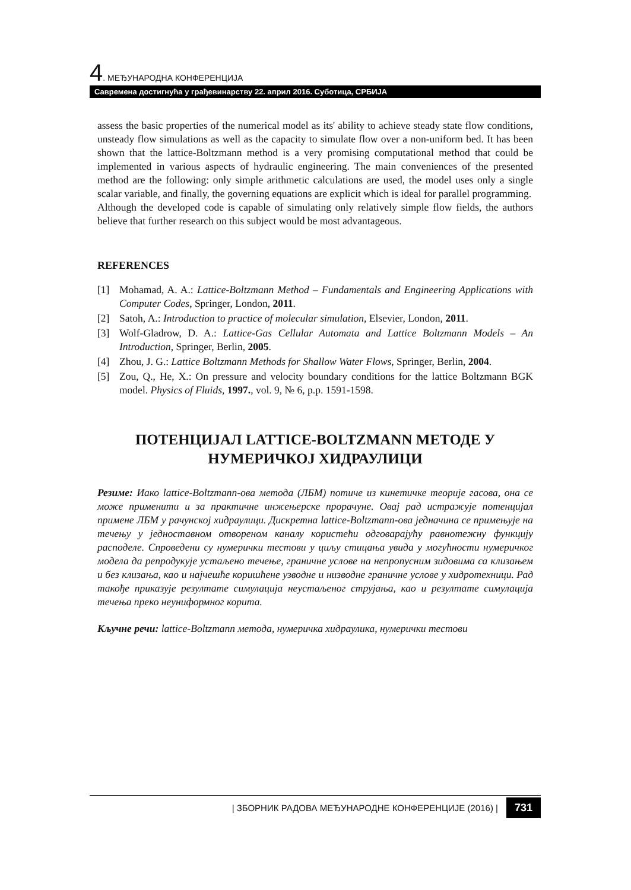4. МЕЂУНАРОДНА КОНФЕРЕНЦИЈА
Савремена достигнућа у грађевинарству 22. април 2016. Суботица, СРБИЈА
assess the basic properties of the numerical model as its' ability to achieve steady state flow conditions, unsteady flow simulations as well as the capacity to simulate flow over a non-uniform bed. It has been shown that the lattice-Boltzmann method is a very promising computational method that could be implemented in various aspects of hydraulic engineering. The main conveniences of the presented method are the following: only simple arithmetic calculations are used, the model uses only a single scalar variable, and finally, the governing equations are explicit which is ideal for parallel programming.
Although the developed code is capable of simulating only relatively simple flow fields, the authors believe that further research on this subject would be most advantageous.
REFERENCES
[1] Mohamad, A. A.: Lattice-Boltzmann Method – Fundamentals and Engineering Applications with Computer Codes, Springer, London, 2011.
[2] Satoh, A.: Introduction to practice of molecular simulation, Elsevier, London, 2011.
[3] Wolf-Gladrow, D. A.: Lattice-Gas Cellular Automata and Lattice Boltzmann Models – An Introduction, Springer, Berlin, 2005.
[4] Zhou, J. G.: Lattice Boltzmann Methods for Shallow Water Flows, Springer, Berlin, 2004.
[5] Zou, Q., He, X.: On pressure and velocity boundary conditions for the lattice Boltzmann BGK model. Physics of Fluids, 1997., vol. 9, № 6, p.p. 1591-1598.
ПОТЕНЦИЈАЛ LATTICE-BOLTZMANN МЕТОДЕ У НУМЕРИЧКОЈ ХИДРАУЛИЦИ
Резиме: Иако lattice-Boltzmann-ова метода (ЛБМ) потиче из кинетичке теорије гасова, она се може применити и за практичне инжењерске прорачуне. Овај рад истражује потенцијал примене ЛБМ у рачунској хидраулици. Дискретна lattice-Boltzmann-ова једначина се примењује на течењу у једноставном отвореном каналу користећи одговарајућу равнотежну функцију расподеле. Спроведени су нумерички тестови у циљу стицања увида у могућности нумеричког модела да репродукује устаљено течење, граничне услове на непропусним зидовима са клизањем и без клизања, као и најчешће коришћене узводне и низводне граничне услове у хидротехници. Рад такође приказује резултате симулација неустаљеног струјања, као и резултате симулација течења преко неуниформног корита.
Кључне речи: lattice-Boltzmann метода, нумеричка хидраулика, нумерички тестови
| ЗБОРНИК РАДОВА МЕЂУНАРОДНЕ КОНФЕРЕНЦИЈЕ (2016) | 731